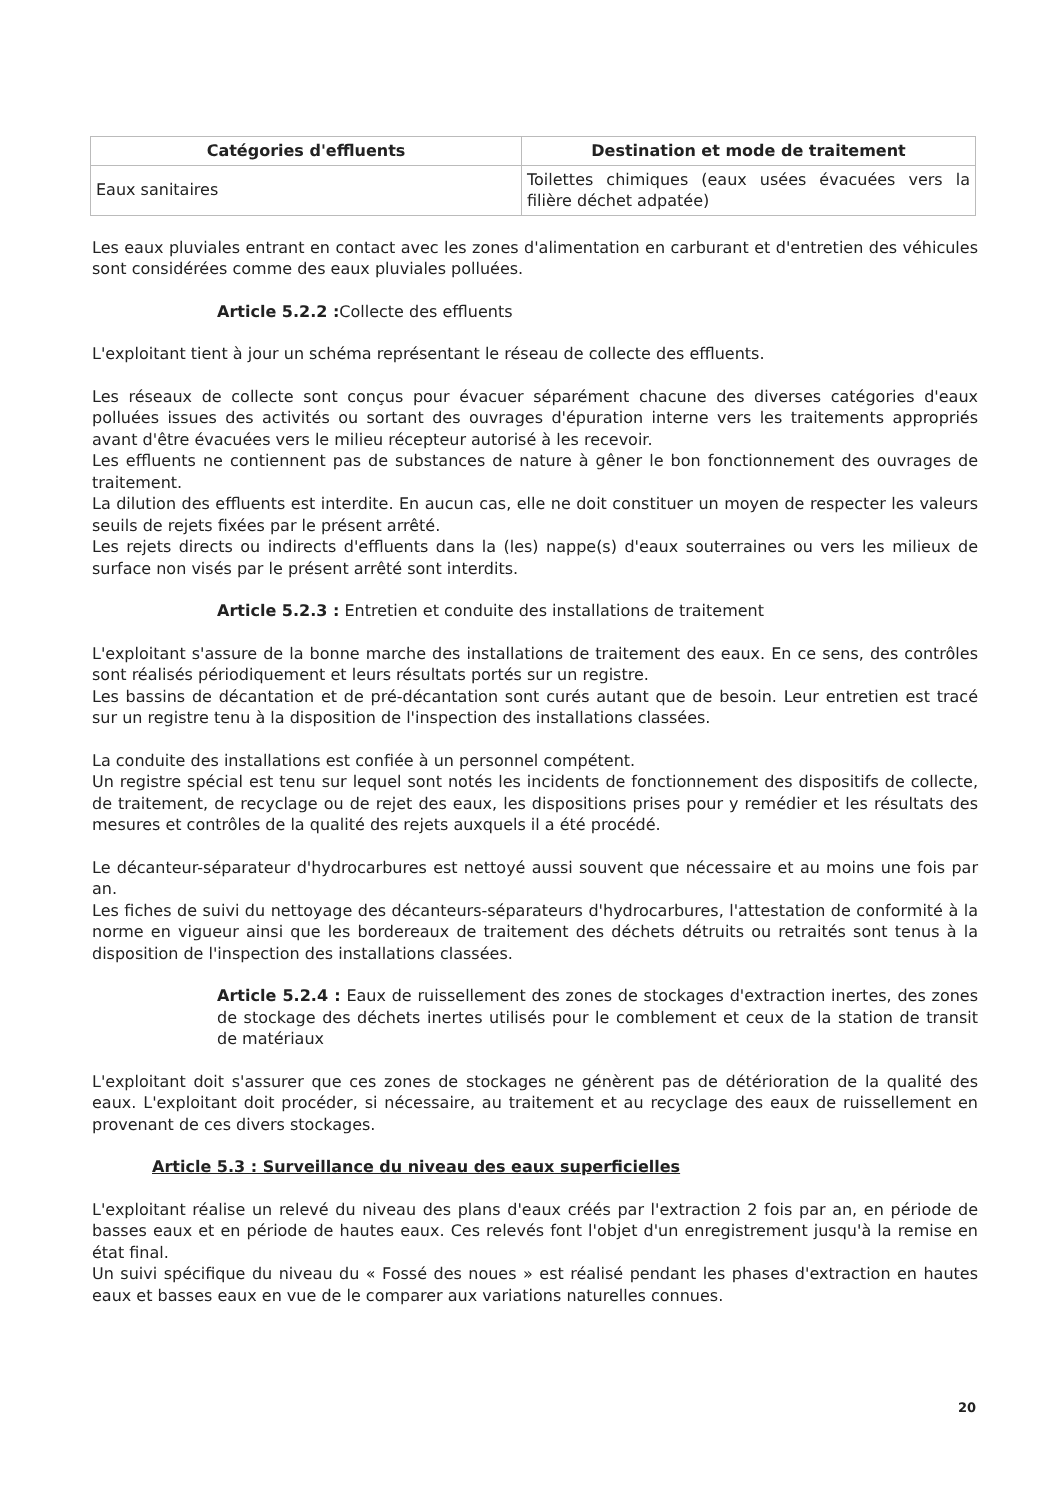| Catégories d'effluents | Destination et mode de traitement |
| --- | --- |
| Eaux sanitaires | Toilettes chimiques (eaux usées évacuées vers la filière déchet adpatée) |
Les eaux pluviales entrant en contact avec les zones d'alimentation en carburant et d'entretien des véhicules sont considérées comme des eaux pluviales polluées.
Article 5.2.2 : Collecte des effluents
L'exploitant tient à jour un schéma représentant le réseau de collecte des effluents.
Les réseaux de collecte sont conçus pour évacuer séparément chacune des diverses catégories d'eaux polluées issues des activités ou sortant des ouvrages d'épuration interne vers les traitements appropriés avant d'être évacuées vers le milieu récepteur autorisé à les recevoir.
Les effluents ne contiennent pas de substances de nature à gêner le bon fonctionnement des ouvrages de traitement.
La dilution des effluents est interdite. En aucun cas, elle ne doit constituer un moyen de respecter les valeurs seuils de rejets fixées par le présent arrêté.
Les rejets directs ou indirects d'effluents dans la (les) nappe(s) d'eaux souterraines ou vers les milieux de surface non visés par le présent arrêté sont interdits.
Article 5.2.3 : Entretien et conduite des installations de traitement
L'exploitant s'assure de la bonne marche des installations de traitement des eaux. En ce sens, des contrôles sont réalisés périodiquement et leurs résultats portés sur un registre.
Les bassins de décantation et de pré-décantation sont curés autant que de besoin. Leur entretien est tracé sur un registre tenu à la disposition de l'inspection des installations classées.
La conduite des installations est confiée à un personnel compétent.
Un registre spécial est tenu sur lequel sont notés les incidents de fonctionnement des dispositifs de collecte, de traitement, de recyclage ou de rejet des eaux, les dispositions prises pour y remédier et les résultats des mesures et contrôles de la qualité des rejets auxquels il a été procédé.
Le décanteur-séparateur d'hydrocarbures est nettoyé aussi souvent que nécessaire et au moins une fois par an.
Les fiches de suivi du nettoyage des décanteurs-séparateurs d'hydrocarbures, l'attestation de conformité à la norme en vigueur ainsi que les bordereaux de traitement des déchets détruits ou retraités sont tenus à la disposition de l'inspection des installations classées.
Article 5.2.4 : Eaux de ruissellement des zones de stockages d'extraction inertes, des zones de stockage des déchets inertes utilisés pour le comblement et ceux de la station de transit de matériaux
L'exploitant doit s'assurer que ces zones de stockages ne génèrent pas de détérioration de la qualité des eaux. L'exploitant doit procéder, si nécessaire, au traitement et au recyclage des eaux de ruissellement en provenant de ces divers stockages.
Article 5.3 : Surveillance du niveau des eaux superficielles
L'exploitant réalise un relevé du niveau des plans d'eaux créés par l'extraction 2 fois par an, en période de basses eaux et en période de hautes eaux. Ces relevés font l'objet d'un enregistrement jusqu'à la remise en état final.
Un suivi spécifique du niveau du « Fossé des noues » est réalisé pendant les phases d'extraction en hautes eaux et basses eaux en vue de le comparer aux variations naturelles connues.
20